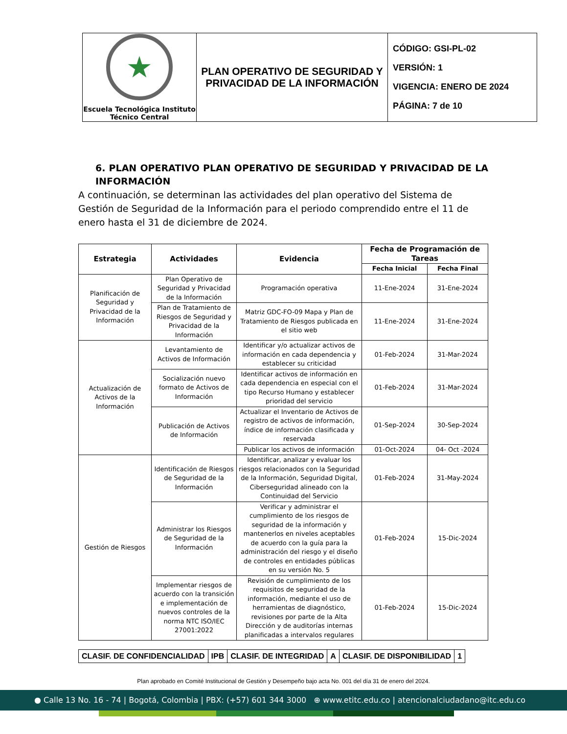| ★ Escuela Tecnológica Instituto Técnico Central | PLAN OPERATIVO DE SEGURIDAD Y PRIVACIDAD DE LA INFORMACIÓN | CÓDIGO: GSI-PL-02 VERSIÓN: 1 VIGENCIA: ENERO DE 2024 PÁGINA: 7 de 10 |
6. PLAN OPERATIVO PLAN OPERATIVO DE SEGURIDAD Y PRIVACIDAD DE LA INFORMACIÓN
A continuación, se determinan las actividades del plan operativo del Sistema de Gestión de Seguridad de la Información para el periodo comprendido entre el 11 de enero hasta el 31 de diciembre de 2024.
| Estrategia | Actividades | Evidencia | Fecha de Programación de Tareas | |
| --- | --- | --- | --- | --- |
| | | | Fecha Inicial | Fecha Final |
| Planificación de Seguridad y Privacidad de la Información | Plan Operativo de Seguridad y Privacidad de la Información | Programación operativa | 11-Ene-2024 | 31-Ene-2024 |
| | Plan de Tratamiento de Riesgos de Seguridad y Privacidad de la Información | Matriz GDC-FO-09 Mapa y Plan de Tratamiento de Riesgos publicada en el sitio web | 11-Ene-2024 | 31-Ene-2024 |
| Actualización de Activos de la Información | Levantamiento de Activos de Información | Identificar y/o actualizar activos de información en cada dependencia y establecer su criticidad | 01-Feb-2024 | 31-Mar-2024 |
| | Socialización nuevo formato de Activos de Información | Identificar activos de información en cada dependencia en especial con el tipo Recurso Humano y establecer prioridad del servicio | 01-Feb-2024 | 31-Mar-2024 |
| | Publicación de Activos de Información | Actualizar el Inventario de Activos de registro de activos de información, índice de información clasificada y reservada | 01-Sep-2024 | 30-Sep-2024 |
| | | Publicar los activos de información | 01-Oct-2024 | 04- Oct -2024 |
| Gestión de Riesgos | Identificación de Riesgos de Seguridad de la Información | Identificar, analizar y evaluar los riesgos relacionados con la Seguridad de la Información, Seguridad Digital, Ciberseguridad alineado con la Continuidad del Servicio | 01-Feb-2024 | 31-May-2024 |
| | Administrar los Riesgos de Seguridad de la Información | Verificar y administrar el cumplimiento de los riesgos de seguridad de la información y mantenerlos en niveles aceptables de acuerdo con la guía para la administración del riesgo y el diseño de controles en entidades públicas en su versión No. 5 | 01-Feb-2024 | 15-Dic-2024 |
| | Implementar riesgos de acuerdo con la transición e implementación de nuevos controles de la norma NTC ISO/IEC 27001:2022 | Revisión de cumplimiento de los requisitos de seguridad de la información, mediante el uso de herramientas de diagnóstico, revisiones por parte de la Alta Dirección y de auditorías internas planificadas a intervalos regulares | 01-Feb-2024 | 15-Dic-2024 |
| CLASIF. DE CONFIDENCIALIDAD | IPB | CLASIF. DE INTEGRIDAD | A | CLASIF. DE DISPONIBILIDAD | 1 |
Plan aprobado en Comité Institucional de Gestión y Desempeño bajo acta No. 001 del día 31 de enero del 2024.
● Calle 13 No. 16 - 74 | Bogotá, Colombia | PBX: (+57) 601 344 3000 ⊕ www.etitc.edu.co | atencionalciudadano@itc.edu.co